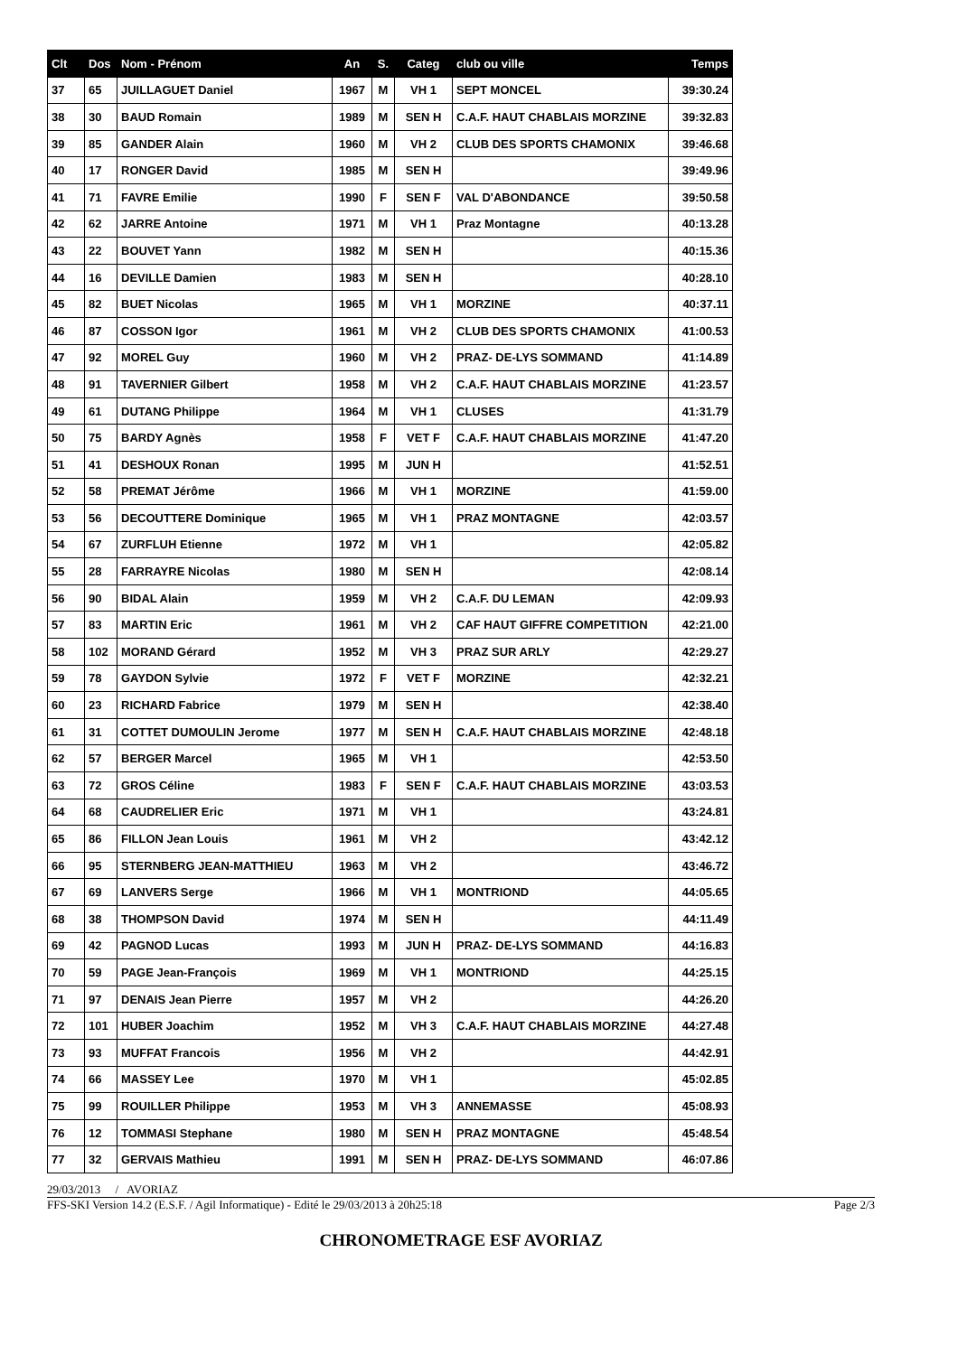| Clt | Dos | Nom - Prénom | An | S. | Categ | club ou ville | Temps |
| --- | --- | --- | --- | --- | --- | --- | --- |
| 37 | 65 | JUILLAGUET Daniel | 1967 | M | VH 1 | SEPT MONCEL | 39:30.24 |
| 38 | 30 | BAUD Romain | 1989 | M | SEN H | C.A.F. HAUT CHABLAIS MORZINE | 39:32.83 |
| 39 | 85 | GANDER Alain | 1960 | M | VH 2 | CLUB DES SPORTS CHAMONIX | 39:46.68 |
| 40 | 17 | RONGER David | 1985 | M | SEN H | | 39:49.96 |
| 41 | 71 | FAVRE Emilie | 1990 | F | SEN F | VAL D'ABONDANCE | 39:50.58 |
| 42 | 62 | JARRE Antoine | 1971 | M | VH 1 | Praz Montagne | 40:13.28 |
| 43 | 22 | BOUVET Yann | 1982 | M | SEN H | | 40:15.36 |
| 44 | 16 | DEVILLE Damien | 1983 | M | SEN H | | 40:28.10 |
| 45 | 82 | BUET Nicolas | 1965 | M | VH 1 | MORZINE | 40:37.11 |
| 46 | 87 | COSSON Igor | 1961 | M | VH 2 | CLUB DES SPORTS CHAMONIX | 41:00.53 |
| 47 | 92 | MOREL Guy | 1960 | M | VH 2 | PRAZ- DE-LYS SOMMAND | 41:14.89 |
| 48 | 91 | TAVERNIER Gilbert | 1958 | M | VH 2 | C.A.F. HAUT CHABLAIS MORZINE | 41:23.57 |
| 49 | 61 | DUTANG Philippe | 1964 | M | VH 1 | CLUSES | 41:31.79 |
| 50 | 75 | BARDY Agnès | 1958 | F | VET F | C.A.F. HAUT CHABLAIS MORZINE | 41:47.20 |
| 51 | 41 | DESHOUX Ronan | 1995 | M | JUN H | | 41:52.51 |
| 52 | 58 | PREMAT Jérôme | 1966 | M | VH 1 | MORZINE | 41:59.00 |
| 53 | 56 | DECOUTTERE Dominique | 1965 | M | VH 1 | PRAZ MONTAGNE | 42:03.57 |
| 54 | 67 | ZURFLUH Etienne | 1972 | M | VH 1 | | 42:05.82 |
| 55 | 28 | FARRAYRE Nicolas | 1980 | M | SEN H | | 42:08.14 |
| 56 | 90 | BIDAL Alain | 1959 | M | VH 2 | C.A.F. DU LEMAN | 42:09.93 |
| 57 | 83 | MARTIN Eric | 1961 | M | VH 2 | CAF HAUT GIFFRE COMPETITION | 42:21.00 |
| 58 | 102 | MORAND Gérard | 1952 | M | VH 3 | PRAZ SUR ARLY | 42:29.27 |
| 59 | 78 | GAYDON Sylvie | 1972 | F | VET F | MORZINE | 42:32.21 |
| 60 | 23 | RICHARD Fabrice | 1979 | M | SEN H | | 42:38.40 |
| 61 | 31 | COTTET DUMOULIN Jerome | 1977 | M | SEN H | C.A.F. HAUT CHABLAIS MORZINE | 42:48.18 |
| 62 | 57 | BERGER Marcel | 1965 | M | VH 1 | | 42:53.50 |
| 63 | 72 | GROS Céline | 1983 | F | SEN F | C.A.F. HAUT CHABLAIS MORZINE | 43:03.53 |
| 64 | 68 | CAUDRELIER Eric | 1971 | M | VH 1 | | 43:24.81 |
| 65 | 86 | FILLON Jean Louis | 1961 | M | VH 2 | | 43:42.12 |
| 66 | 95 | STERNBERG JEAN-MATTHIEU | 1963 | M | VH 2 | | 43:46.72 |
| 67 | 69 | LANVERS Serge | 1966 | M | VH 1 | MONTRIOND | 44:05.65 |
| 68 | 38 | THOMPSON David | 1974 | M | SEN H | | 44:11.49 |
| 69 | 42 | PAGNOD Lucas | 1993 | M | JUN H | PRAZ- DE-LYS SOMMAND | 44:16.83 |
| 70 | 59 | PAGE Jean-François | 1969 | M | VH 1 | MONTRIOND | 44:25.15 |
| 71 | 97 | DENAIS Jean Pierre | 1957 | M | VH 2 | | 44:26.20 |
| 72 | 101 | HUBER Joachim | 1952 | M | VH 3 | C.A.F. HAUT CHABLAIS MORZINE | 44:27.48 |
| 73 | 93 | MUFFAT Francois | 1956 | M | VH 2 | | 44:42.91 |
| 74 | 66 | MASSEY Lee | 1970 | M | VH 1 | | 45:02.85 |
| 75 | 99 | ROUILLER Philippe | 1953 | M | VH 3 | ANNEMASSE | 45:08.93 |
| 76 | 12 | TOMMASI Stephane | 1980 | M | SEN H | PRAZ MONTAGNE | 45:48.54 |
| 77 | 32 | GERVAIS Mathieu | 1991 | M | SEN H | PRAZ- DE-LYS SOMMAND | 46:07.86 |
29/03/2013 / AVORIAZ
FFS-SKI Version 14.2 (E.S.F. / Agil Informatique) - Edité le 29/03/2013 à 20h25:18 Page 2/3
CHRONOMETRAGE ESF AVORIAZ